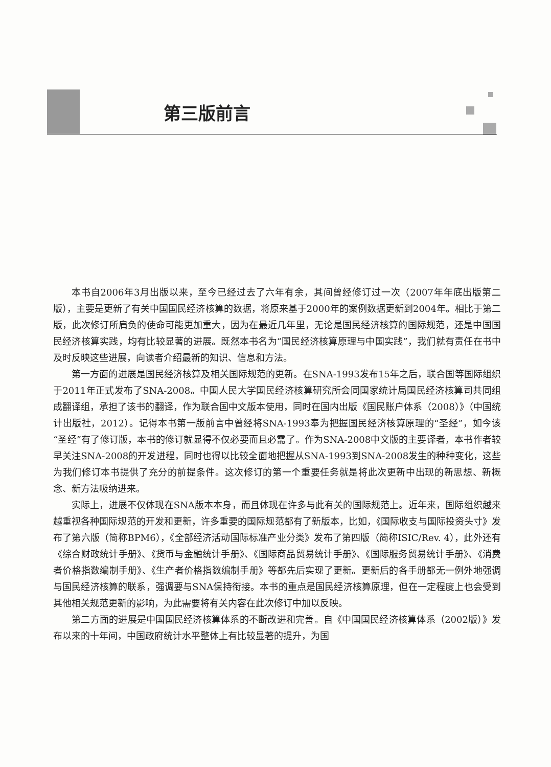第三版前言
本书自2006年3月出版以来，至今已经过去了六年有余，其间曾经修订过一次（2007年年底出版第二版），主要是更新了有关中国国民经济核算的数据，将原来基于2000年的案例数据更新到2004年。相比于第二版，此次修订所肩负的使命可能更加重大，因为在最近几年里，无论是国民经济核算的国际规范，还是中国国民经济核算实践，均有比较显著的进展。既然本书名为“国民经济核算原理与中国实践”，我们就有责任在书中及时反映这些进展，向读者介绍最新的知识、信息和方法。
第一方面的进展是国民经济核算及相关国际规范的更新。在SNA-1993发布15年之后，联合国等国际组织于2011年正式发布了SNA-2008。中国人民大学国民经济核算研究所会同国家统计局国民经济核算司共同组成翻译组，承担了该书的翻译，作为联合国中文版本使用，同时在国内出版《国民账户体系（2008）》（中国统计出版社，2012）。记得本书第一版前言中曾经将SNA-1993奉为把握国民经济核算原理的“圣经”，如今该“圣经”有了修订版，本书的修订就显得不仅必要而且必需了。作为SNA-2008中文版的主要译者，本书作者较早关注SNA-2008的开发进程，同时也得以比较全面地把握从SNA-1993到SNA-2008发生的种种变化，这些为我们修订本书提供了充分的前提条件。这次修订的第一个重要任务就是将此次更新中出现的新思想、新概念、新方法吸纳进来。
实际上，进展不仅体现在SNA版本本身，而且体现在许多与此有关的国际规范上。近年来，国际组织越来越重视各种国际规范的开发和更新，许多重要的国际规范都有了新版本，比如，《国际收支与国际投资头寸》发布了第六版（简称BPM6），《全部经济活动国际标准产业分类》发布了第四版（简称ISIC/Rev. 4），此外还有《综合财政统计手册》、《货币与金融统计手册》、《国际商品贸易统计手册》、《国际服务贸易统计手册》、《消费者价格指数编制手册》、《生产者价格指数编制手册》等都先后实现了更新。更新后的各手册都无一例外地强调与国民经济核算的联系，强调要与SNA保持衔接。本书的重点是国民经济核算原理，但在一定程度上也会受到其他相关规范更新的影响，为此需要将有关内容在此次修订中加以反映。
第二方面的进展是中国国民经济核算体系的不断改进和完善。自《中国国民经济核算体系（2002版）》发布以来的十年间，中国政府统计水平整体上有比较显著的提升，为国